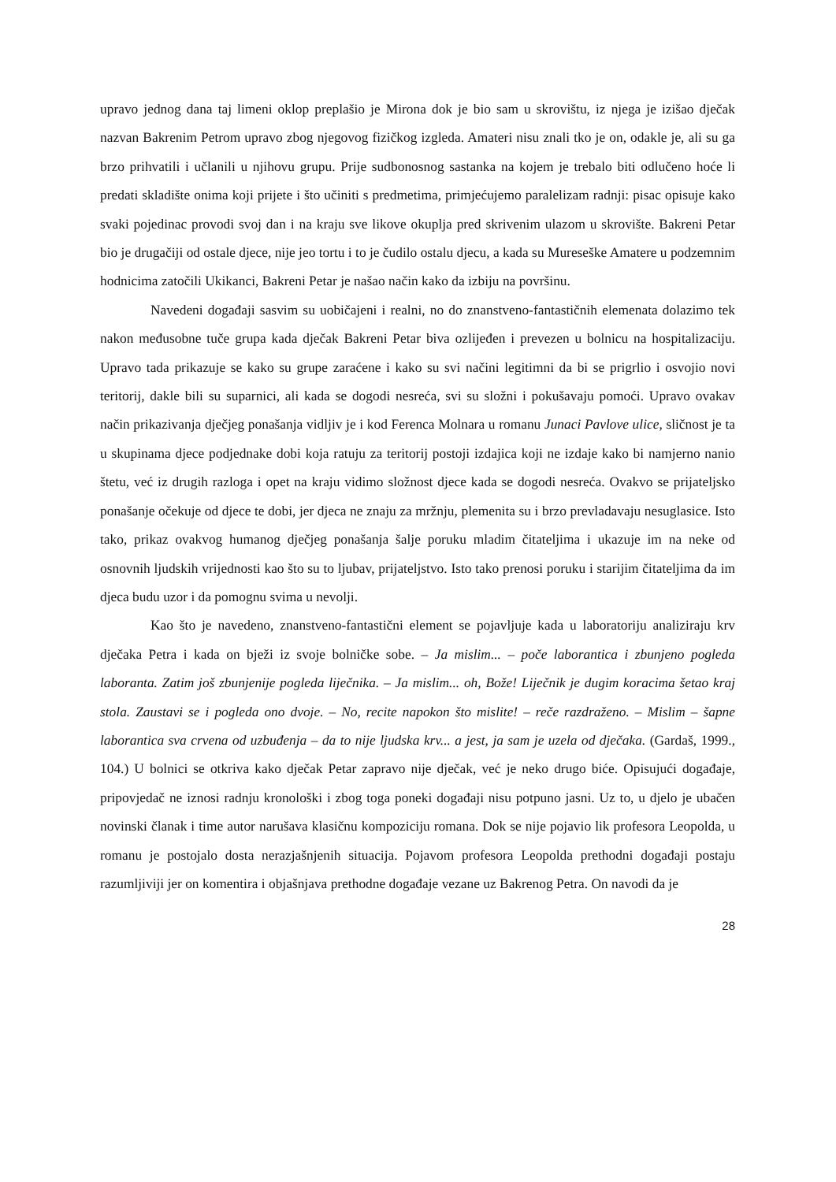upravo jednog dana taj limeni oklop preplašio je Mirona dok je bio sam u skrovištu, iz njega je izišao dječak nazvan Bakrenim Petrom upravo zbog njegovog fizičkog izgleda. Amateri nisu znali tko je on, odakle je, ali su ga brzo prihvatili i učlanili u njihovu grupu. Prije sudbonosnog sastanka na kojem je trebalo biti odlučeno hoće li predati skladište onima koji prijete i što učiniti s predmetima, primjećujemo paralelizam radnji: pisac opisuje kako svaki pojedinac provodi svoj dan i na kraju sve likove okuplja pred skrivenim ulazom u skrovište. Bakreni Petar bio je drugačiji od ostale djece, nije jeo tortu i to je čudilo ostalu djecu, a kada su Mureseške Amatere u podzemnim hodnicima zatočili Ukikanci, Bakreni Petar je našao način kako da izbiju na površinu.
Navedeni događaji sasvim su uobičajeni i realni, no do znanstveno-fantastičnih elemenata dolazimo tek nakon međusobne tuče grupa kada dječak Bakreni Petar biva ozlijeđen i prevezen u bolnicu na hospitalizaciju. Upravo tada prikazuje se kako su grupe zaraćene i kako su svi načini legitimni da bi se prigrlio i osvojio novi teritorij, dakle bili su suparnici, ali kada se dogodi nesreća, svi su složni i pokušavaju pomoći. Upravo ovakav način prikazivanja dječjeg ponašanja vidljiv je i kod Ferenca Molnara u romanu Junaci Pavlove ulice, sličnost je ta u skupinama djece podjednake dobi koja ratuju za teritorij postoji izdajica koji ne izdaje kako bi namjerno nanio štetu, već iz drugih razloga i opet na kraju vidimo složnost djece kada se dogodi nesreća. Ovakvo se prijateljsko ponašanje očekuje od djece te dobi, jer djeca ne znaju za mržnju, plemenita su i brzo prevladavaju nesuglasice. Isto tako, prikaz ovakvog humanog dječjeg ponašanja šalje poruku mladim čitateljima i ukazuje im na neke od osnovnih ljudskih vrijednosti kao što su to ljubav, prijateljstvo. Isto tako prenosi poruku i starijim čitateljima da im djeca budu uzor i da pomognu svima u nevolji.
Kao što je navedeno, znanstveno-fantastični element se pojavljuje kada u laboratoriju analiziraju krv dječaka Petra i kada on bježi iz svoje bolničke sobe. – Ja mislim... – poče laborantica i zbunjeno pogleda laboranta. Zatim još zbunjenije pogleda liječnika. – Ja mislim... oh, Bože! Liječnik je dugim koracima šetao kraj stola. Zaustavi se i pogleda ono dvoje. – No, recite napokon što mislite! – reče razdraženo. – Mislim – šapne laborantica sva crvena od uzbuđenja – da to nije ljudska krv... a jest, ja sam je uzela od dječaka. (Gardaš, 1999., 104.) U bolnici se otkriva kako dječak Petar zapravo nije dječak, već je neko drugo biće. Opisujući događaje, pripovjedač ne iznosi radnju kronološki i zbog toga poneki događaji nisu potpuno jasni. Uz to, u djelo je ubačen novinski članak i time autor narušava klasičnu kompoziciju romana. Dok se nije pojavio lik profesora Leopolda, u romanu je postojalo dosta nerazjašnjenih situacija. Pojavom profesora Leopolda prethodni događaji postaju razumljiviji jer on komentira i objašnjava prethodne događaje vezane uz Bakrenog Petra. On navodi da je
28